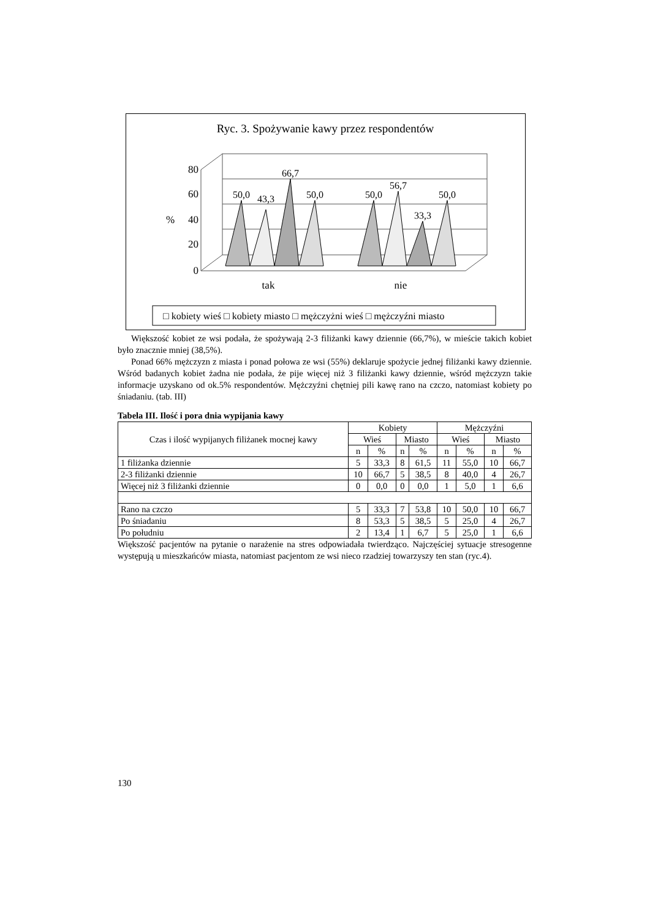Ryc. 3. Spożywanie kawy przez respondentów
80
60
40
20
0
%
50,0
43,3
66,7
50,0
50,0
56,7
33,3
50,0
tak
nie
□ kobiety wieś □ kobiety miasto □ mężczyżni wieś □ mężczyźni miasto
Większość kobiet ze wsi podała, że spożywają 2-3 filiżanki kawy dziennie (66,7%), w mieście takich kobiet było znacznie mniej (38,5%).
Ponad 66% mężczyzn z miasta i ponad połowa ze wsi (55%) deklaruje spożycie jednej filiżanki kawy dziennie. Wśród badanych kobiet żadna nie podała, że pije więcej niż 3 filiżanki kawy dziennie, wśród mężczyzn takie informacje uzyskano od ok.5% respondentów. Mężczyźni chętniej pili kawę rano na czczo, natomiast kobiety po śniadaniu. (tab. III)
Tabela III. Ilość i pora dnia wypijania kawy
| Czas i ilość wypijanych filiżanek mocnej kawy | Kobiety | | | | Mężczyźni | | | |
| --- | --- | --- | --- | --- | --- | --- | --- | --- |
| | Wieś | | Miasto | | Wieś | | Miasto | |
| | n | % | n | % | n | % | n | % |
| 1 filiżanka dziennie | 5 | 33,3 | 8 | 61,5 | 11 | 55,0 | 10 | 66,7 |
| 2-3 filiżanki dziennie | 10 | 66,7 | 5 | 38,5 | 8 | 40,0 | 4 | 26,7 |
| Więcej niż 3 filiżanki dziennie | 0 | 0,0 | 0 | 0,0 | 1 | 5,0 | 1 | 6,6 |
| Rano na czczo | 5 | 33,3 | 7 | 53,8 | 10 | 50,0 | 10 | 66,7 |
| Po śniadaniu | 8 | 53,3 | 5 | 38,5 | 5 | 25,0 | 4 | 26,7 |
| Po południu | 2 | 13,4 | 1 | 6,7 | 5 | 25,0 | 1 | 6,6 |
Większość pacjentów na pytanie o narażenie na stres odpowiadała twierdząco. Najczęściej sytuacje stresogenne występują u mieszkańców miasta, natomiast pacjentom ze wsi nieco rzadziej towarzyszy ten stan (ryc.4).
130